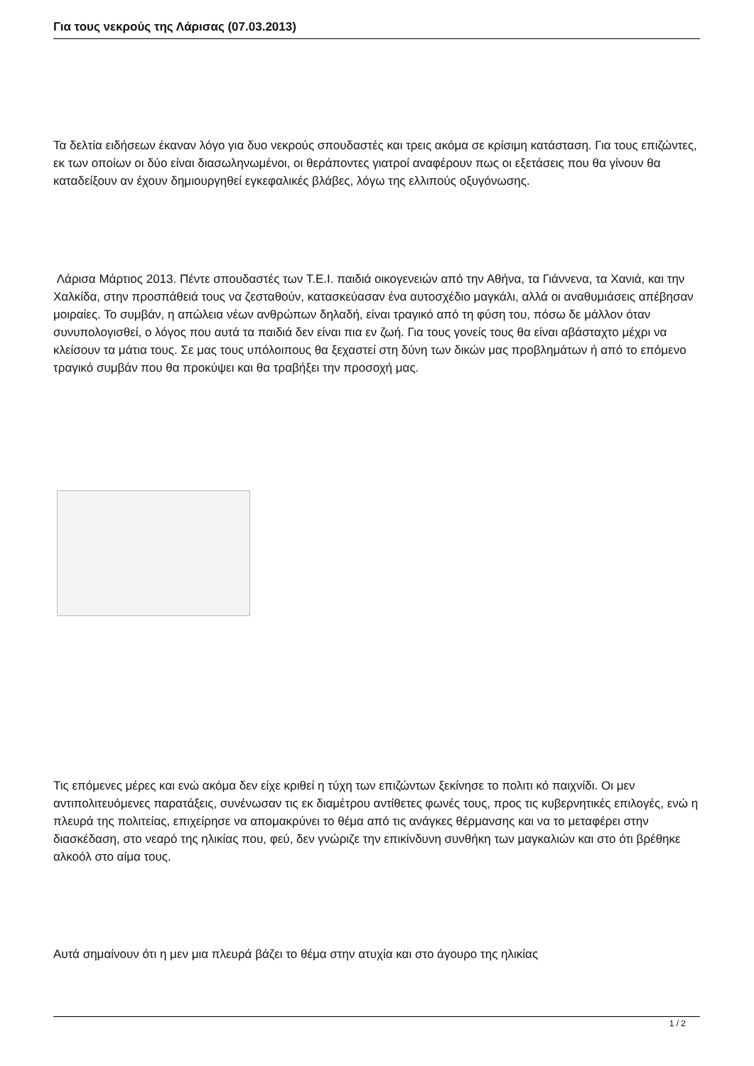Για τους νεκρούς της Λάρισας (07.03.2013)
Τα δελτία ειδήσεων έκαναν λόγο για δυο νεκρούς σπουδαστές και τρεις ακόμα σε κρίσιμη κατάσταση. Για τους επιζώντες, εκ των οποίων οι δύο είναι διασωληνωμένοι, οι θεράποντες γιατροί αναφέρουν πως οι εξετάσεις που θα γίνουν θα καταδείξουν αν έχουν δημιουργηθεί εγκεφαλικές βλάβες, λόγω της ελλιπούς οξυγόνωσης.
Λάρισα Μάρτιος 2013. Πέντε σπουδαστές των Τ.Ε.Ι. παιδιά οικογενειών από την Αθήνα, τα Γιάννενα, τα Χανιά, και την Χαλκίδα, στην προσπάθειά τους να ζεσταθούν, κατασκεύασαν ένα αυτοσχέδιο μαγκάλι, αλλά οι αναθυμιάσεις απέβησαν μοιραίες. Το συμβάν, η απώλεια νέων ανθρώπων δηλαδή, είναι τραγικό από τη φύση του, πόσω δε μάλλον όταν συνυπολογισθεί, ο λόγος που αυτά τα παιδιά δεν είναι πια εν ζωή. Για τους γονείς τους θα είναι αβάσταχτο μέχρι να κλείσουν τα μάτια τους. Σε μας τους υπόλοιπους θα ξεχαστεί στη δύνη των δικών μας προβλημάτων ή από το επόμενο τραγικό συμβάν που θα προκύψει και θα τραβήξει την προσοχή μας.
Τις επόμενες μέρες και ενώ ακόμα δεν είχε κριθεί η τύχη των επιζώντων ξεκίνησε το πολιτι κό παιχνίδι. Οι μεν αντιπολιτευόμενες παρατάξεις, συνένωσαν τις εκ διαμέτρου αντίθετες φωνές τους, προς τις κυβερνητικές επιλογές, ενώ η πλευρά της πολιτείας, επιχείρησε να απομακρύνει το θέμα από τις ανάγκες θέρμανσης και να το μεταφέρει στην διασκέδαση, στο νεαρό της ηλικίας που, φεύ, δεν γνώριζε την επικίνδυνη συνθήκη των μαγκαλιών και στο ότι βρέθηκε αλκοόλ στο αίμα τους.
Αυτά σημαίνουν ότι η μεν μια πλευρά βάζει το θέμα στην ατυχία και στο άγουρο της ηλικίας
1 / 2